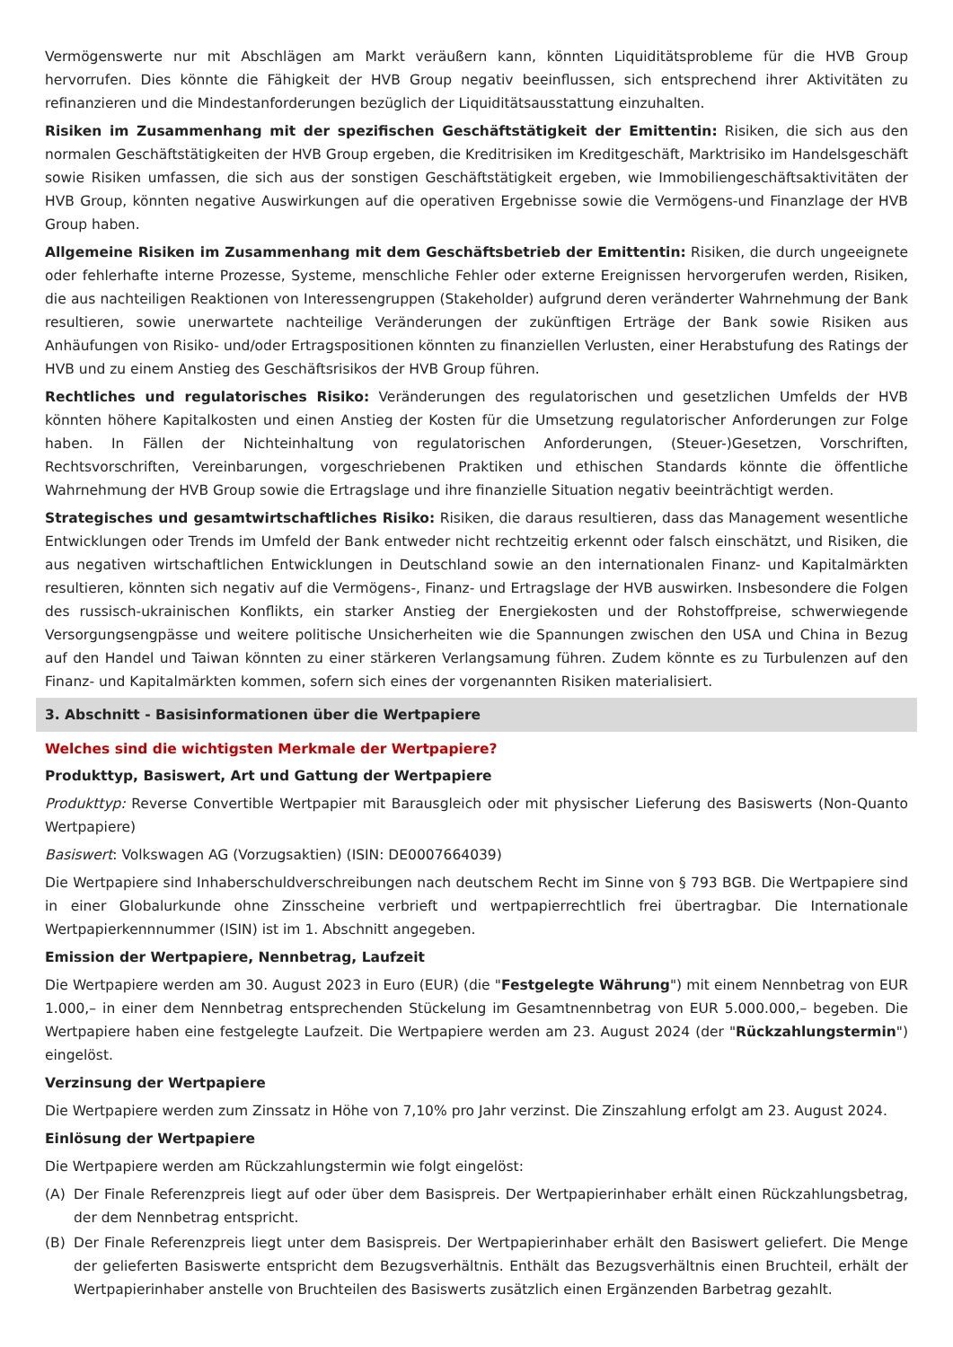Vermögenswerte nur mit Abschlägen am Markt veräußern kann, könnten Liquiditätsprobleme für die HVB Group hervorrufen. Dies könnte die Fähigkeit der HVB Group negativ beeinflussen, sich entsprechend ihrer Aktivitäten zu refinanzieren und die Mindestanforderungen bezüglich der Liquiditätsausstattung einzuhalten.
Risiken im Zusammenhang mit der spezifischen Geschäftstätigkeit der Emittentin: Risiken, die sich aus den normalen Geschäftstätigkeiten der HVB Group ergeben, die Kreditrisiken im Kreditgeschäft, Marktrisiko im Handelsgeschäft sowie Risiken umfassen, die sich aus der sonstigen Geschäftstätigkeit ergeben, wie Immobiliengeschäftsaktivitäten der HVB Group, könnten negative Auswirkungen auf die operativen Ergebnisse sowie die Vermögens-und Finanzlage der HVB Group haben.
Allgemeine Risiken im Zusammenhang mit dem Geschäftsbetrieb der Emittentin: Risiken, die durch ungeeignete oder fehlerhafte interne Prozesse, Systeme, menschliche Fehler oder externe Ereignissen hervorgerufen werden, Risiken, die aus nachteiligen Reaktionen von Interessengruppen (Stakeholder) aufgrund deren veränderter Wahrnehmung der Bank resultieren, sowie unerwartete nachteilige Veränderungen der zukünftigen Erträge der Bank sowie Risiken aus Anhäufungen von Risiko- und/oder Ertragspositionen könnten zu finanziellen Verlusten, einer Herabstufung des Ratings der HVB und zu einem Anstieg des Geschäftsrisikos der HVB Group führen.
Rechtliches und regulatorisches Risiko: Veränderungen des regulatorischen und gesetzlichen Umfelds der HVB könnten höhere Kapitalkosten und einen Anstieg der Kosten für die Umsetzung regulatorischer Anforderungen zur Folge haben. In Fällen der Nichteinhaltung von regulatorischen Anforderungen, (Steuer-)Gesetzen, Vorschriften, Rechtsvorschriften, Vereinbarungen, vorgeschriebenen Praktiken und ethischen Standards könnte die öffentliche Wahrnehmung der HVB Group sowie die Ertragslage und ihre finanzielle Situation negativ beeinträchtigt werden.
Strategisches und gesamtwirtschaftliches Risiko: Risiken, die daraus resultieren, dass das Management wesentliche Entwicklungen oder Trends im Umfeld der Bank entweder nicht rechtzeitig erkennt oder falsch einschätzt, und Risiken, die aus negativen wirtschaftlichen Entwicklungen in Deutschland sowie an den internationalen Finanz- und Kapitalmärkten resultieren, könnten sich negativ auf die Vermögens-, Finanz- und Ertragslage der HVB auswirken. Insbesondere die Folgen des russisch-ukrainischen Konflikts, ein starker Anstieg der Energiekosten und der Rohstoffpreise, schwerwiegende Versorgungsengpässe und weitere politische Unsicherheiten wie die Spannungen zwischen den USA und China in Bezug auf den Handel und Taiwan könnten zu einer stärkeren Verlangsamung führen. Zudem könnte es zu Turbulenzen auf den Finanz- und Kapitalmärkten kommen, sofern sich eines der vorgenannten Risiken materialisiert.
3. Abschnitt - Basisinformationen über die Wertpapiere
Welches sind die wichtigsten Merkmale der Wertpapiere?
Produkttyp, Basiswert, Art und Gattung der Wertpapiere
Produkttyp: Reverse Convertible Wertpapier mit Barausgleich oder mit physischer Lieferung des Basiswerts (Non-Quanto Wertpapiere)
Basiswert: Volkswagen AG (Vorzugsaktien) (ISIN: DE0007664039)
Die Wertpapiere sind Inhaberschuldverschreibungen nach deutschem Recht im Sinne von § 793 BGB. Die Wertpapiere sind in einer Globalurkunde ohne Zinsscheine verbrieft und wertpapierrechtlich frei übertragbar. Die Internationale Wertpapierkennnummer (ISIN) ist im 1. Abschnitt angegeben.
Emission der Wertpapiere, Nennbetrag, Laufzeit
Die Wertpapiere werden am 30. August 2023 in Euro (EUR) (die "Festgelegte Währung") mit einem Nennbetrag von EUR 1.000,– in einer dem Nennbetrag entsprechenden Stückelung im Gesamtnennbetrag von EUR 5.000.000,– begeben. Die Wertpapiere haben eine festgelegte Laufzeit. Die Wertpapiere werden am 23. August 2024 (der "Rückzahlungstermin") eingelöst.
Verzinsung der Wertpapiere
Die Wertpapiere werden zum Zinssatz in Höhe von 7,10% pro Jahr verzinst. Die Zinszahlung erfolgt am 23. August 2024.
Einlösung der Wertpapiere
Die Wertpapiere werden am Rückzahlungstermin wie folgt eingelöst:
(A) Der Finale Referenzpreis liegt auf oder über dem Basispreis. Der Wertpapierinhaber erhält einen Rückzahlungsbetrag, der dem Nennbetrag entspricht.
(B) Der Finale Referenzpreis liegt unter dem Basispreis. Der Wertpapierinhaber erhält den Basiswert geliefert. Die Menge der gelieferten Basiswerte entspricht dem Bezugsverhältnis. Enthält das Bezugsverhältnis einen Bruchteil, erhält der Wertpapierinhaber anstelle von Bruchteilen des Basiswerts zusätzlich einen Ergänzenden Barbetrag gezahlt.